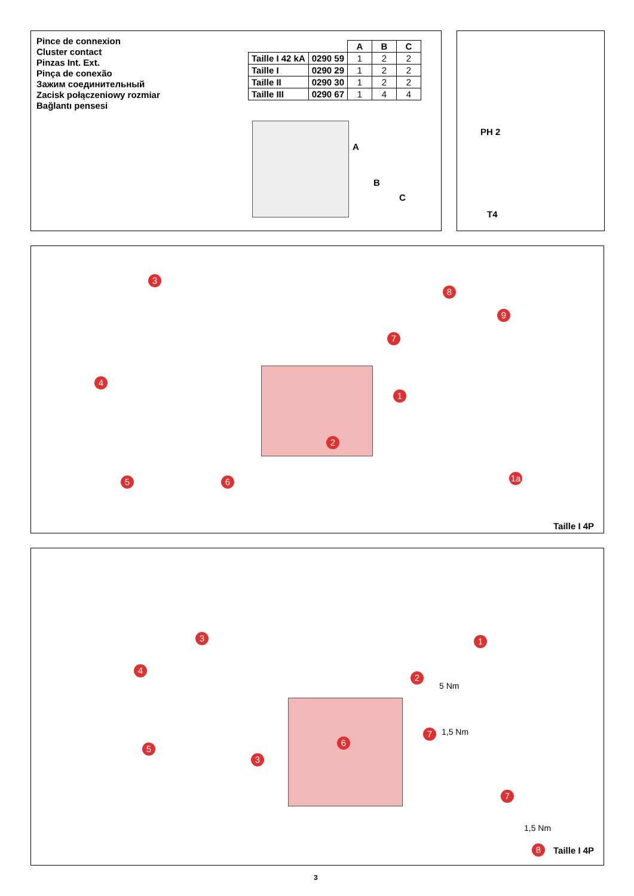Pince de connexion
Cluster contact
Pinzas Int. Ext.
Pinça de conexão
Зажим соединительный
Zacisk połączeniowy rozmiar
Bağlantı pensesi
| | | A | B | C |
| --- | --- | --- | --- | --- |
| Taille I 42 kA | 0290 59 | 1 | 2 | 2 |
| Taille I | 0290 29 | 1 | 2 | 2 |
| Taille II | 0290 30 | 1 | 2 | 2 |
| Taille III | 0290 67 | 1 | 4 | 4 |
A
B
C
PH 2
T4
3
4
5 6
7
8
9
1
2
1a
Taille I 4P
3
4
5
3
6
1
2
5 Nm
1,5 Nm
7
7
1,5 Nm
8 Taille I 4P
3